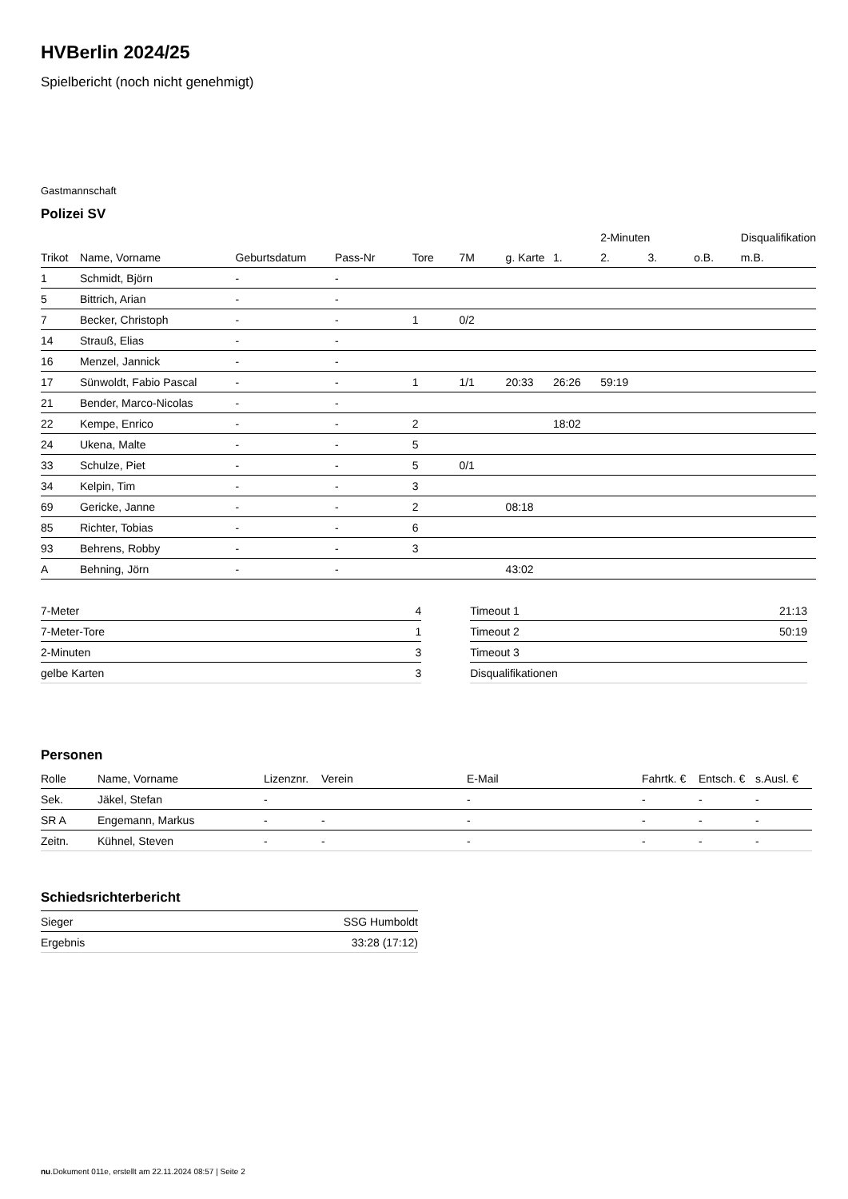HVBerlin 2024/25
Spielbericht (noch nicht genehmigt)
Gastmannschaft
Polizei SV
| | | | | | | | | 2-Minuten | | | Disqualifikation |
| --- | --- | --- | --- | --- | --- | --- | --- | --- | --- | --- | --- |
| Trikot | Name, Vorname | Geburtsdatum | Pass-Nr | Tore | 7M | g. Karte | 1. | 2. | 3. | o.B. | m.B. |
| 1 | Schmidt, Björn | - | - | | | | | | | | |
| 5 | Bittrich, Arian | - | - | | | | | | | | |
| 7 | Becker, Christoph | - | - | 1 | 0/2 | | | | | | |
| 14 | Strauß, Elias | - | - | | | | | | | | |
| 16 | Menzel, Jannick | - | - | | | | | | | | |
| 17 | Sünwoldt, Fabio Pascal | - | - | 1 | 1/1 | 20:33 | 26:26 | 59:19 | | | |
| 21 | Bender, Marco-Nicolas | - | - | | | | | | | | |
| 22 | Kempe, Enrico | - | - | 2 | | | 18:02 | | | | |
| 24 | Ukena, Malte | - | - | 5 | | | | | | | |
| 33 | Schulze, Piet | - | - | 5 | 0/1 | | | | | | |
| 34 | Kelpin, Tim | - | - | 3 | | | | | | | |
| 69 | Gericke, Janne | - | - | 2 | | 08:18 | | | | | |
| 85 | Richter, Tobias | - | - | 6 | | | | | | | |
| 93 | Behrens, Robby | - | - | 3 | | | | | | | |
| A | Behning, Jörn | - | - | | | 43:02 | | | | | |
| 7-Meter | 4 |
| 7-Meter-Tore | 1 |
| 2-Minuten | 3 |
| gelbe Karten | 3 |
| Timeout 1 | 21:13 |
| Timeout 2 | 50:19 |
| Timeout 3 | |
| Disqualifikationen | |
Personen
| Rolle | Name, Vorname | Lizenznr. | Verein | E-Mail | Fahrtk. € | Entsch. € | s.Ausl. € |
| --- | --- | --- | --- | --- | --- | --- | --- |
| Sek. | Jäkel, Stefan | - | | - | - | - | - |
| SR A | Engemann, Markus | - | - | - | - | - | - |
| Zeitn. | Kühnel, Steven | - | - | - | - | - | - |
Schiedsrichterbericht
| Sieger | SSG Humboldt |
| Ergebnis | 33:28 (17:12) |
nu.Dokument 011e, erstellt am 22.11.2024 08:57 | Seite 2